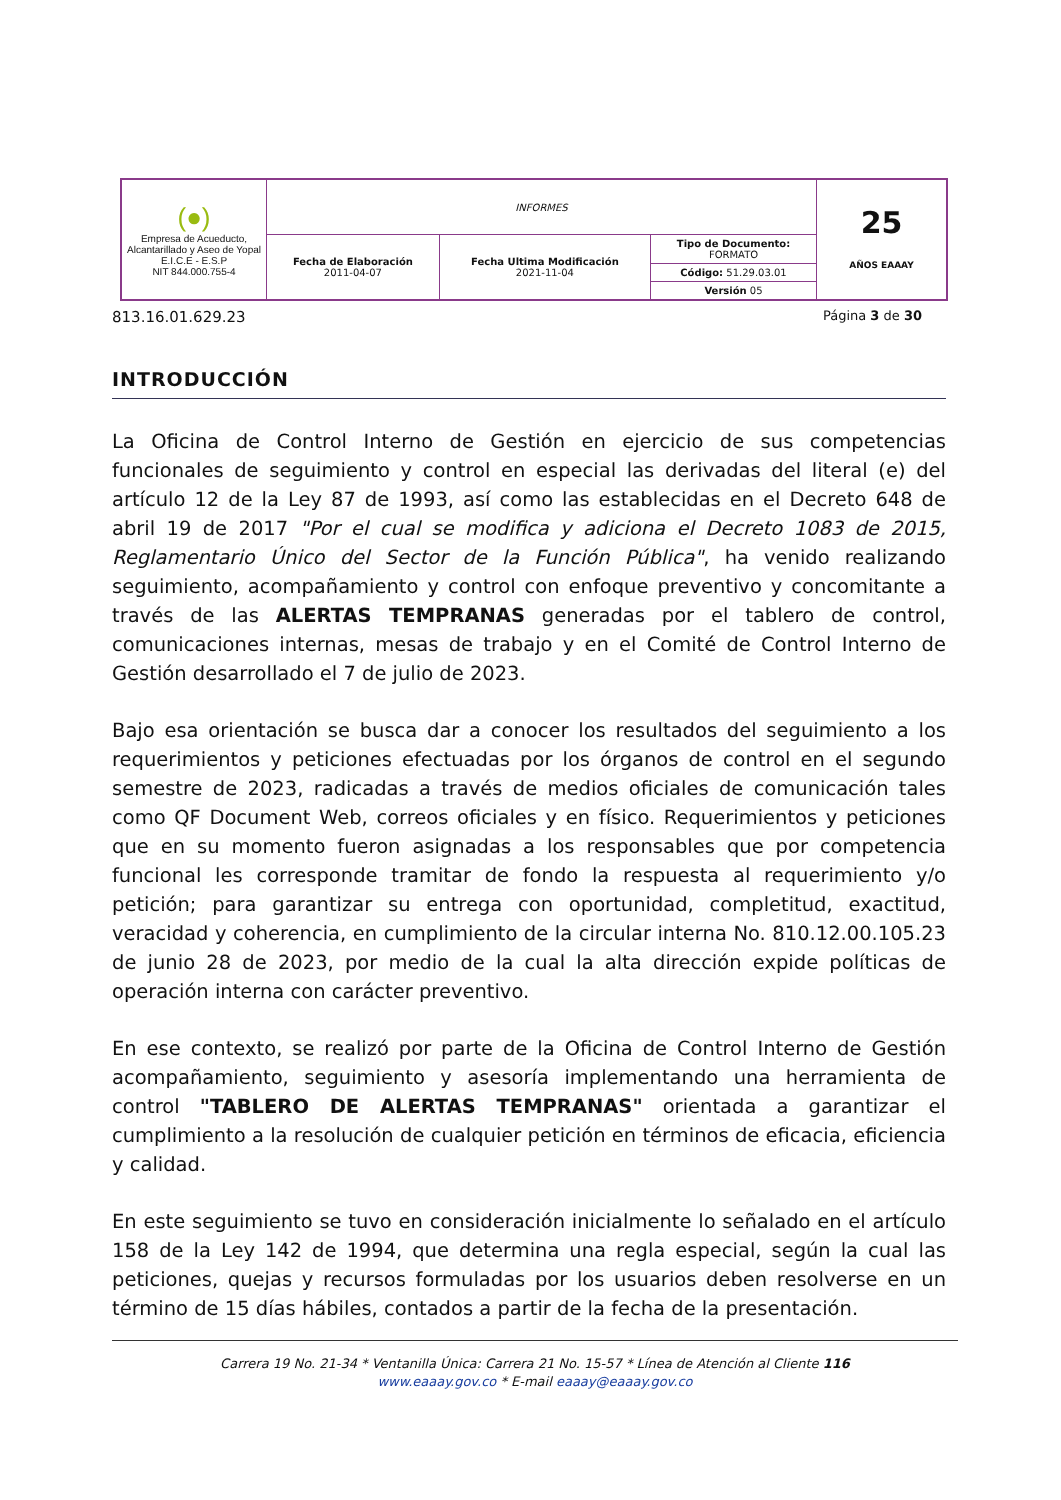| (●) Empresa de Acueducto, Alcantarillado y Aseo de Yopal E.I.C.E - E.S.P NIT 844.000.755-4 | INFORMES | | | 25 AÑOS EAAAY |
| | Fecha de Elaboración 2011-04-07 | Fecha Ultima Modificación 2021-11-04 | Tipo de Documento: FORMATO Código: 51.29.03.01 Versión 05 | |
813.16.01.629.23 Página 3 de 30
INTRODUCCIÓN
La Oficina de Control Interno de Gestión en ejercicio de sus competencias funcionales de seguimiento y control en especial las derivadas del literal (e) del artículo 12 de la Ley 87 de 1993, así como las establecidas en el Decreto 648 de abril 19 de 2017 "Por el cual se modifica y adiciona el Decreto 1083 de 2015, Reglamentario Único del Sector de la Función Pública", ha venido realizando seguimiento, acompañamiento y control con enfoque preventivo y concomitante a través de las ALERTAS TEMPRANAS generadas por el tablero de control, comunicaciones internas, mesas de trabajo y en el Comité de Control Interno de Gestión desarrollado el 7 de julio de 2023.
Bajo esa orientación se busca dar a conocer los resultados del seguimiento a los requerimientos y peticiones efectuadas por los órganos de control en el segundo semestre de 2023, radicadas a través de medios oficiales de comunicación tales como QF Document Web, correos oficiales y en físico. Requerimientos y peticiones que en su momento fueron asignadas a los responsables que por competencia funcional les corresponde tramitar de fondo la respuesta al requerimiento y/o petición; para garantizar su entrega con oportunidad, completitud, exactitud, veracidad y coherencia, en cumplimiento de la circular interna No. 810.12.00.105.23 de junio 28 de 2023, por medio de la cual la alta dirección expide políticas de operación interna con carácter preventivo.
En ese contexto, se realizó por parte de la Oficina de Control Interno de Gestión acompañamiento, seguimiento y asesoría implementando una herramienta de control "TABLERO DE ALERTAS TEMPRANAS" orientada a garantizar el cumplimiento a la resolución de cualquier petición en términos de eficacia, eficiencia y calidad.
En este seguimiento se tuvo en consideración inicialmente lo señalado en el artículo 158 de la Ley 142 de 1994, que determina una regla especial, según la cual las peticiones, quejas y recursos formuladas por los usuarios deben resolverse en un término de 15 días hábiles, contados a partir de la fecha de la presentación.
Carrera 19 No. 21-34 * Ventanilla Única: Carrera 21 No. 15-57 * Línea de Atención al Cliente 116
www.eaaay.gov.co * E-mail eaaay@eaaay.gov.co